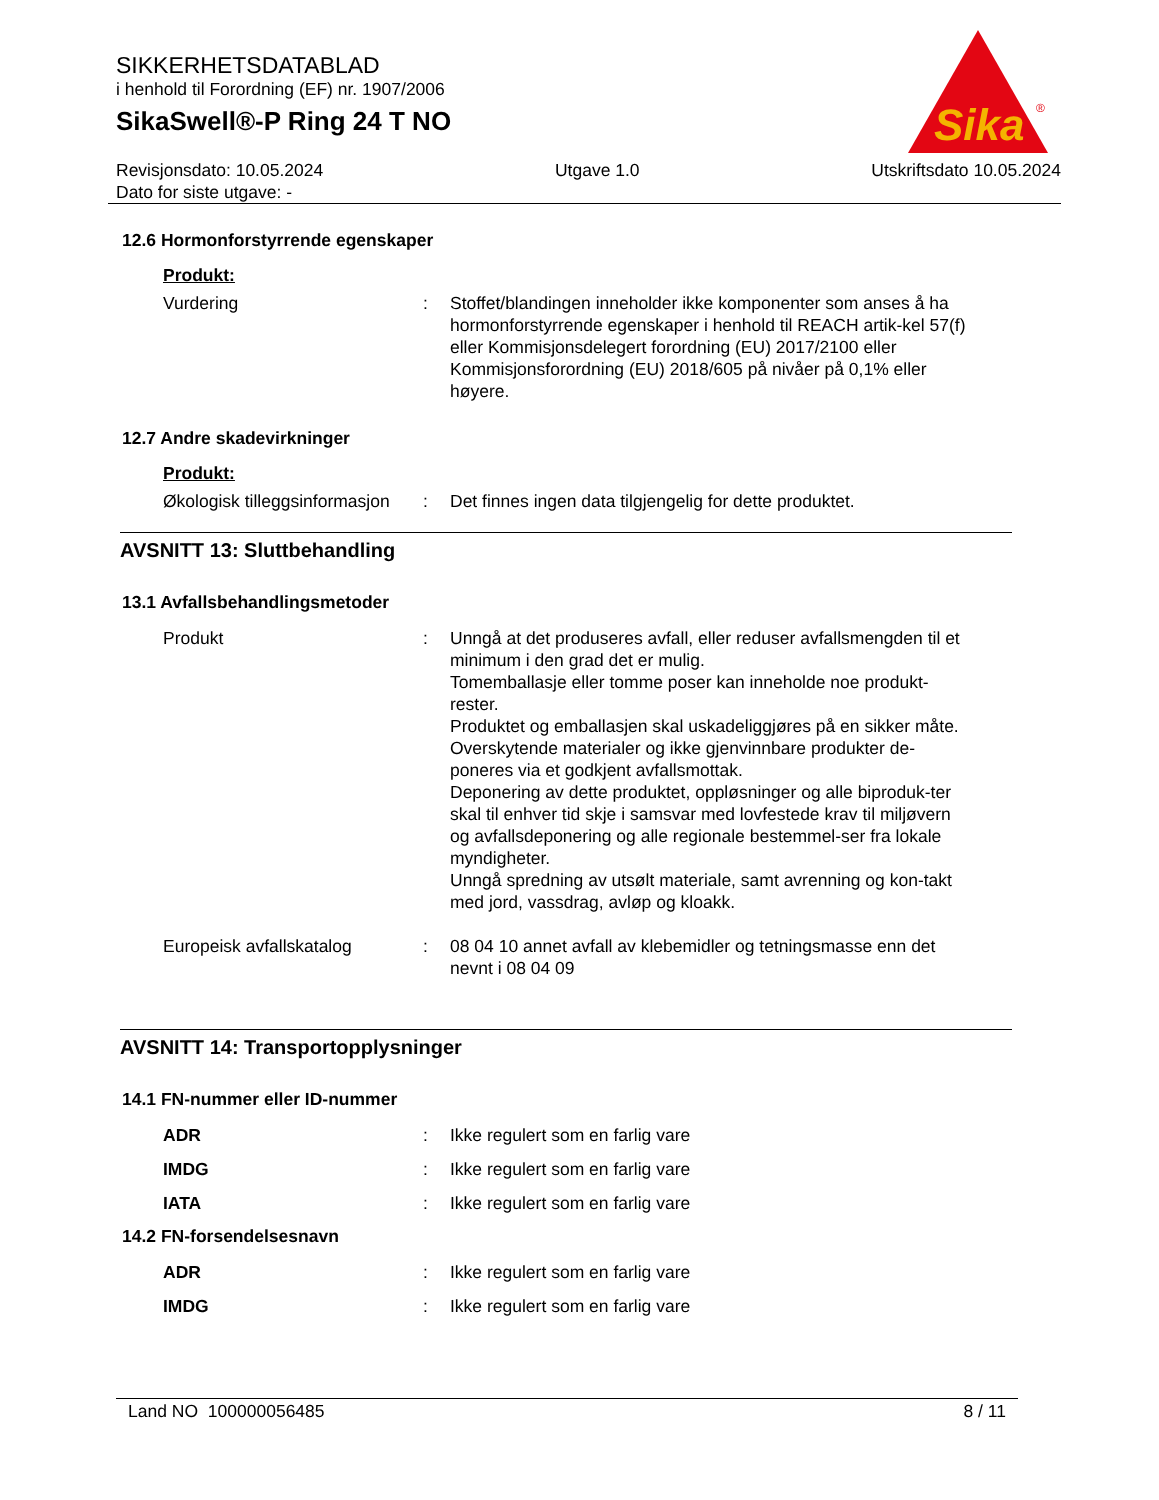SIKKERHETSDATABLAD
i henhold til Forordning (EF) nr. 1907/2006
SikaSwell®-P Ring 24 T NO
Sika
®
Revisjonsdato: 10.05.2024
Dato for siste utgave: -
Utgave 1.0 Utskriftsdato 10.05.2024
12.6 Hormonforstyrrende egenskaper
Produkt:
Vurdering : Stoffet/blandingen inneholder ikke komponenter som anses å ha hormonforstyrrende egenskaper i henhold til REACH artik-kel 57(f) eller Kommisjonsdelegert forordning (EU) 2017/2100 eller Kommisjonsforordning (EU) 2018/605 på nivåer på 0,1% eller høyere.
12.7 Andre skadevirkninger
Produkt:
Økologisk tilleggsinformasjon
: Det finnes ingen data tilgjengelig for dette produktet.
AVSNITT 13: Sluttbehandling
13.1 Avfallsbehandlingsmetoder
Produkt : Unngå at det produseres avfall, eller reduser avfallsmengden til et minimum i den grad det er mulig.
Tomemballasje eller tomme poser kan inneholde noe produkt-rester.
Produktet og emballasjen skal uskadeliggjøres på en sikker måte.
Overskytende materialer og ikke gjenvinnbare produkter de-poneres via et godkjent avfallsmottak.
Deponering av dette produktet, oppløsninger og alle biproduk-ter skal til enhver tid skje i samsvar med lovfestede krav til miljøvern og avfallsdeponering og alle regionale bestemmel-ser fra lokale myndigheter.
Unngå spredning av utsølt materiale, samt avrenning og kon-takt med jord, vassdrag, avløp og kloakk.
Europeisk avfallskatalog : 08 04 10 annet avfall av klebemidler og tetningsmasse enn det nevnt i 08 04 09
AVSNITT 14: Transportopplysninger
14.1 FN-nummer eller ID-nummer
ADR : Ikke regulert som en farlig vare
IMDG : Ikke regulert som en farlig vare
IATA : Ikke regulert som en farlig vare
14.2 FN-forsendelsesnavn
ADR : Ikke regulert som en farlig vare
IMDG : Ikke regulert som en farlig vare
Land NO 100000056485 8 / 11